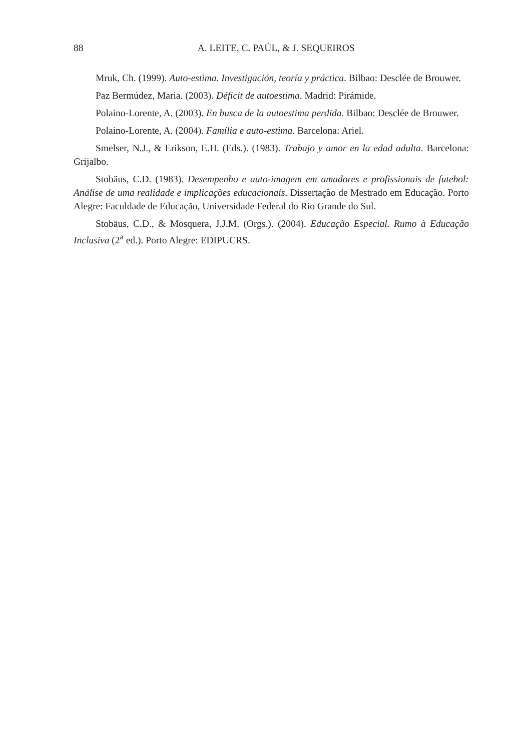88
A. LEITE, C. PAÚL, & J. SEQUEIROS
Mruk, Ch. (1999). Auto-estima. Investigación, teoría y práctica. Bilbao: Desclée de Brouwer.
Paz Bermúdez, Maria. (2003). Déficit de autoestima. Madrid: Pirámide.
Polaino-Lorente, A. (2003). En busca de la autoestima perdida. Bilbao: Desclée de Brouwer.
Polaino-Lorente, A. (2004). Família e auto-estima. Barcelona: Ariel.
Smelser, N.J., & Erikson, E.H. (Eds.). (1983). Trabajo y amor en la edad adulta. Barcelona: Grijalbo.
Stobäus, C.D. (1983). Desempenho e auto-imagem em amadores e profissionais de futebol: Análise de uma realidade e implicações educacionais. Dissertação de Mestrado em Educação. Porto Alegre: Faculdade de Educação, Universidade Federal do Rio Grande do Sul.
Stobäus, C.D., & Mosquera, J.J.M. (Orgs.). (2004). Educação Especial. Rumo à Educação Inclusiva (2<sup>a</sup> ed.). Porto Alegre: EDIPUCRS.